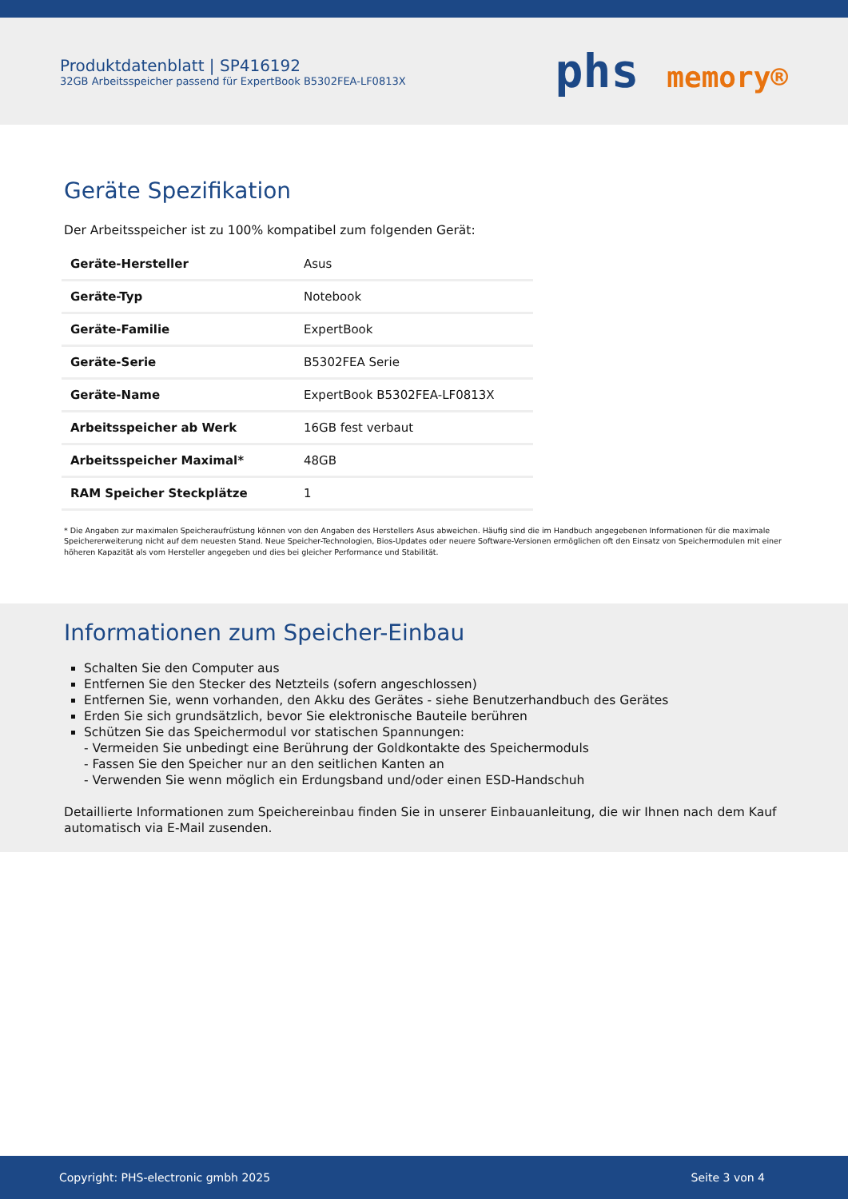Produktdatenblatt | SP416192
32GB Arbeitsspeicher passend für ExpertBook B5302FEA-LF0813X
phs memory®
Geräte Spezifikation
Der Arbeitsspeicher ist zu 100% kompatibel zum folgenden Gerät:
| Geräte-Hersteller | Asus |
| Geräte-Typ | Notebook |
| Geräte-Familie | ExpertBook |
| Geräte-Serie | B5302FEA Serie |
| Geräte-Name | ExpertBook B5302FEA-LF0813X |
| Arbeitsspeicher ab Werk | 16GB fest verbaut |
| Arbeitsspeicher Maximal* | 48GB |
| RAM Speicher Steckplätze | 1 |
* Die Angaben zur maximalen Speicheraufrüstung können von den Angaben des Herstellers Asus abweichen. Häufig sind die im Handbuch angegebenen Informationen für die maximale Speichererweiterung nicht auf dem neuesten Stand. Neue Speicher-Technologien, Bios-Updates oder neuere Software-Versionen ermöglichen oft den Einsatz von Speichermodulen mit einer höheren Kapazität als vom Hersteller angegeben und dies bei gleicher Performance und Stabilität.
Informationen zum Speicher-Einbau
Schalten Sie den Computer aus
Entfernen Sie den Stecker des Netzteils (sofern angeschlossen)
Entfernen Sie, wenn vorhanden, den Akku des Gerätes - siehe Benutzerhandbuch des Gerätes
Erden Sie sich grundsätzlich, bevor Sie elektronische Bauteile berühren
Schützen Sie das Speichermodul vor statischen Spannungen:
- Vermeiden Sie unbedingt eine Berührung der Goldkontakte des Speichermoduls
- Fassen Sie den Speicher nur an den seitlichen Kanten an
- Verwenden Sie wenn möglich ein Erdungsband und/oder einen ESD-Handschuh
Detaillierte Informationen zum Speichereinbau finden Sie in unserer Einbauanleitung, die wir Ihnen nach dem Kauf automatisch via E-Mail zusenden.
Copyright: PHS-electronic gmbh 2025 Seite 3 von 4